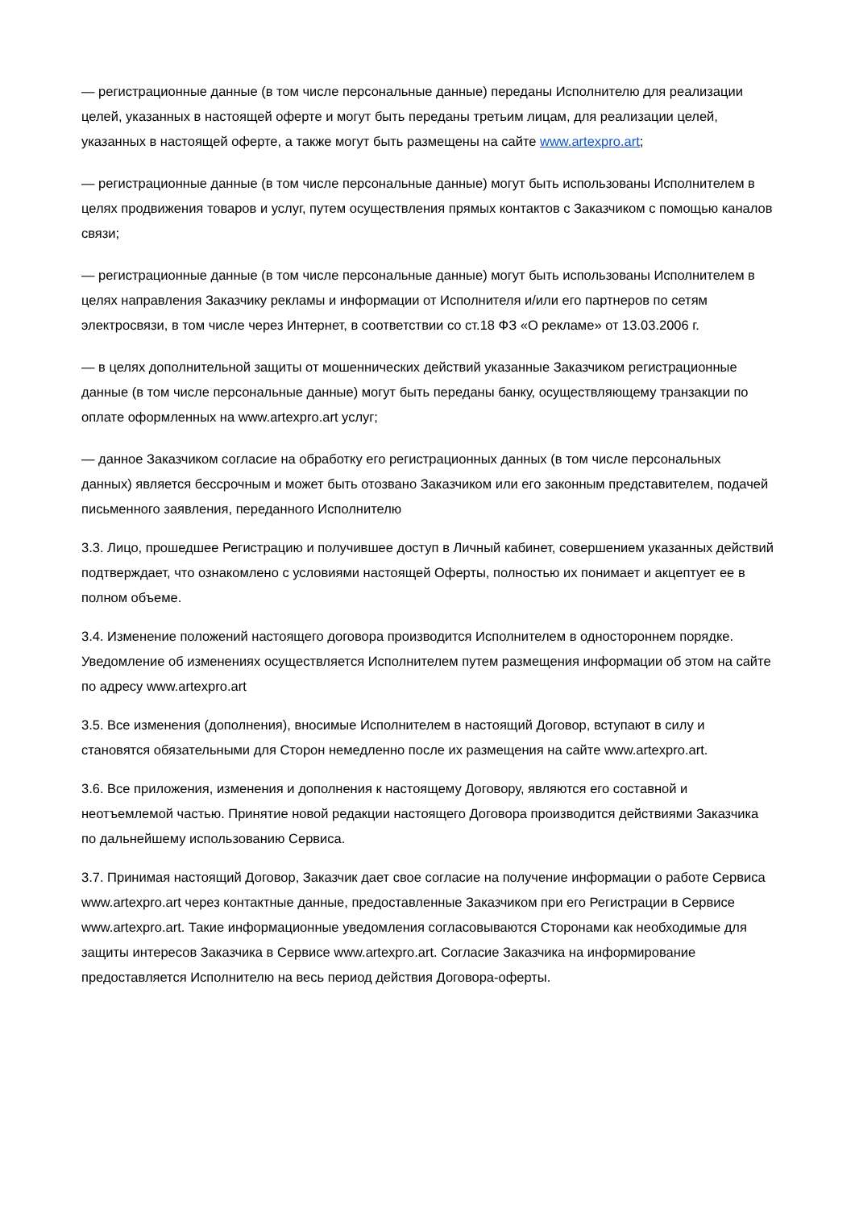— регистрационные данные (в том числе персональные данные) переданы Исполнителю для реализации целей, указанных в настоящей оферте и могут быть переданы третьим лицам, для реализации целей, указанных в настоящей оферте, а также могут быть размещены на сайте www.artexpro.art;
— регистрационные данные (в том числе персональные данные) могут быть использованы Исполнителем в целях продвижения товаров и услуг, путем осуществления прямых контактов с Заказчиком с помощью каналов связи;
— регистрационные данные (в том числе персональные данные) могут быть использованы Исполнителем в целях направления Заказчику рекламы и информации от Исполнителя и/или его партнеров по сетям электросвязи, в том числе через Интернет, в соответствии со ст.18 ФЗ «О рекламе» от 13.03.2006 г.
— в целях дополнительной защиты от мошеннических действий указанные Заказчиком регистрационные данные (в том числе персональные данные) могут быть переданы банку, осуществляющему транзакции по оплате оформленных на www.artexpro.art услуг;
— данное Заказчиком согласие на обработку его регистрационных данных (в том числе персональных данных) является бессрочным и может быть отозвано Заказчиком или его законным представителем, подачей письменного заявления, переданного Исполнителю
3.3. Лицо, прошедшее Регистрацию и получившее доступ в Личный кабинет, совершением указанных действий подтверждает, что ознакомлено с условиями настоящей Оферты, полностью их понимает и акцептует ее в полном объеме.
3.4. Изменение положений настоящего договора производится Исполнителем в одностороннем порядке. Уведомление об изменениях осуществляется Исполнителем путем размещения информации об этом на сайте по адресу www.artexpro.art
3.5. Все изменения (дополнения), вносимые Исполнителем в настоящий Договор, вступают в силу и становятся обязательными для Сторон немедленно после их размещения на сайте www.artexpro.art.
3.6. Все приложения, изменения и дополнения к настоящему Договору, являются его составной и неотъемлемой частью. Принятие новой редакции настоящего Договора производится действиями Заказчика по дальнейшему использованию Сервиса.
3.7. Принимая настоящий Договор, Заказчик дает свое согласие на получение информации о работе Сервиса www.artexpro.art через контактные данные, предоставленные Заказчиком при его Регистрации в Сервисе www.artexpro.art. Такие информационные уведомления согласовываются Сторонами как необходимые для защиты интересов Заказчика в Сервисе www.artexpro.art. Согласие Заказчика на информирование предоставляется Исполнителю на весь период действия Договора-оферты.